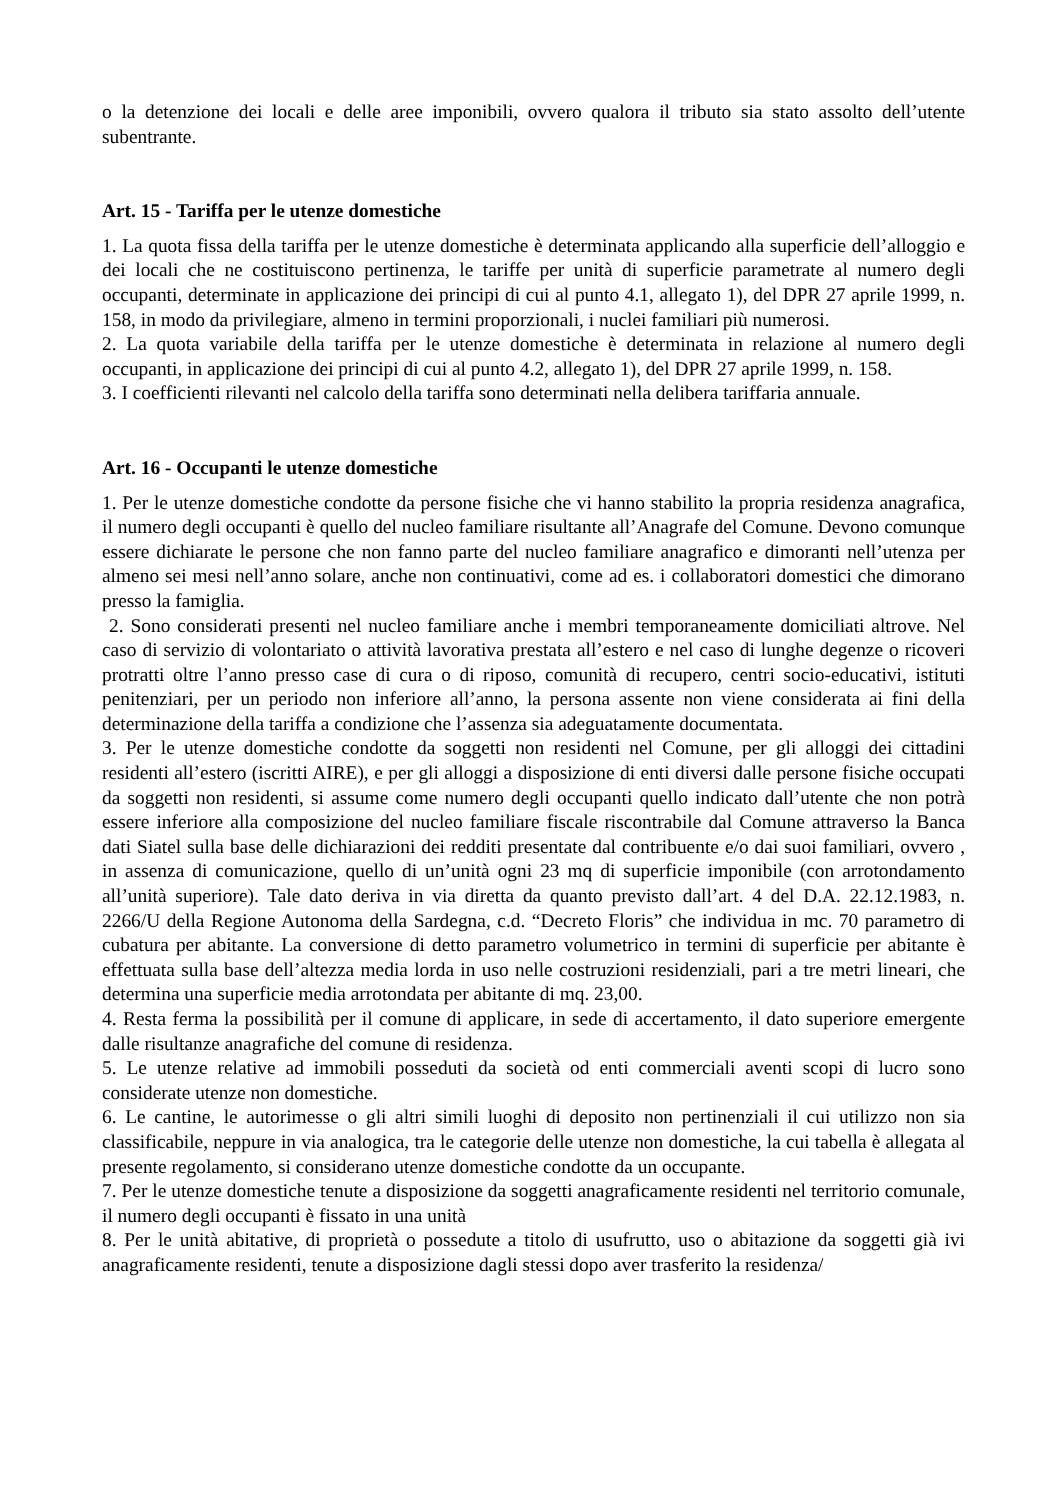o la detenzione dei locali e delle aree imponibili, ovvero qualora il tributo sia stato assolto dell’utente subentrante.
Art. 15 - Tariffa per le utenze domestiche
1. La quota fissa della tariffa per le utenze domestiche è determinata applicando alla superficie dell’alloggio e dei locali che ne costituiscono pertinenza, le tariffe per unità di superficie parametrate al numero degli occupanti, determinate in applicazione dei principi di cui al punto 4.1, allegato 1), del DPR 27 aprile 1999, n. 158, in modo da privilegiare, almeno in termini proporzionali, i nuclei familiari più numerosi.
2. La quota variabile della tariffa per le utenze domestiche è determinata in relazione al numero degli occupanti, in applicazione dei principi di cui al punto 4.2, allegato 1), del DPR 27 aprile 1999, n. 158.
3. I coefficienti rilevanti nel calcolo della tariffa sono determinati nella delibera tariffaria annuale.
Art. 16 - Occupanti le utenze domestiche
1. Per le utenze domestiche condotte da persone fisiche che vi hanno stabilito la propria residenza anagrafica, il numero degli occupanti è quello del nucleo familiare risultante all’Anagrafe del Comune. Devono comunque essere dichiarate le persone che non fanno parte del nucleo familiare anagrafico e dimoranti nell’utenza per almeno sei mesi nell’anno solare, anche non continuativi, come ad es. i collaboratori domestici che dimorano presso la famiglia.
2. Sono considerati presenti nel nucleo familiare anche i membri temporaneamente domiciliati altrove. Nel caso di servizio di volontariato o attività lavorativa prestata all’estero e nel caso di lunghe degenze o ricoveri protratti oltre l’anno presso case di cura o di riposo, comunità di recupero, centri socio-educativi, istituti penitenziari, per un periodo non inferiore all’anno, la persona assente non viene considerata ai fini della determinazione della tariffa a condizione che l’assenza sia adeguatamente documentata.
3. Per le utenze domestiche condotte da soggetti non residenti nel Comune, per gli alloggi dei cittadini residenti all’estero (iscritti AIRE), e per gli alloggi a disposizione di enti diversi dalle persone fisiche occupati da soggetti non residenti, si assume come numero degli occupanti quello indicato dall’utente che non potrà essere inferiore alla composizione del nucleo familiare fiscale riscontrabile dal Comune attraverso la Banca dati Siatel sulla base delle dichiarazioni dei redditi presentate dal contribuente e/o dai suoi familiari, ovvero , in assenza di comunicazione, quello di un’unità ogni 23 mq di superficie imponibile (con arrotondamento all’unità superiore). Tale dato deriva in via diretta da quanto previsto dall’art. 4 del D.A. 22.12.1983, n. 2266/U della Regione Autonoma della Sardegna, c.d. “Decreto Floris” che individua in mc. 70 parametro di cubatura per abitante. La conversione di detto parametro volumetrico in termini di superficie per abitante è effettuata sulla base dell’altezza media lorda in uso nelle costruzioni residenziali, pari a tre metri lineari, che determina una superficie media arrotondata per abitante di mq. 23,00.
4. Resta ferma la possibilità per il comune di applicare, in sede di accertamento, il dato superiore emergente dalle risultanze anagrafiche del comune di residenza.
5. Le utenze relative ad immobili posseduti da società od enti commerciali aventi scopi di lucro sono considerate utenze non domestiche.
6. Le cantine, le autorimesse o gli altri simili luoghi di deposito non pertinenziali il cui utilizzo non sia classificabile, neppure in via analogica, tra le categorie delle utenze non domestiche, la cui tabella è allegata al presente regolamento, si considerano utenze domestiche condotte da un occupante.
7. Per le utenze domestiche tenute a disposizione da soggetti anagraficamente residenti nel territorio comunale, il numero degli occupanti è fissato in una unità
8. Per le unità abitative, di proprietà o possedute a titolo di usufrutto, uso o abitazione da soggetti già ivi anagraficamente residenti, tenute a disposizione dagli stessi dopo aver trasferito la residenza/